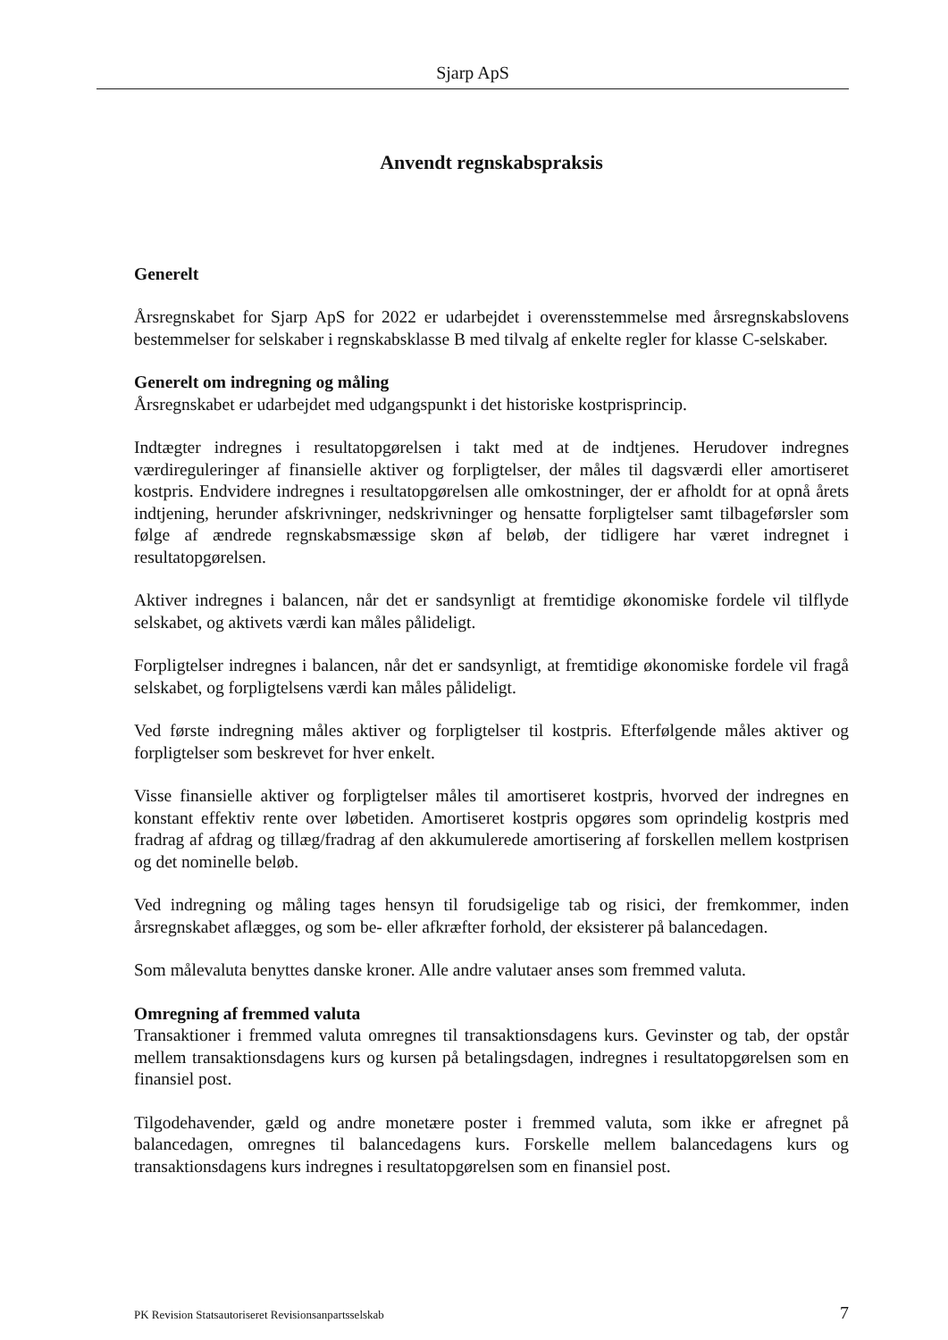Sjarp ApS
Anvendt regnskabspraksis
Generelt
Årsregnskabet for Sjarp ApS for 2022 er udarbejdet i overensstemmelse med årsregnskabslovens bestemmelser for selskaber i regnskabsklasse B med tilvalg af enkelte regler for klasse C-selskaber.
Generelt om indregning og måling
Årsregnskabet er udarbejdet med udgangspunkt i det historiske kostprisprincip.
Indtægter indregnes i resultatopgørelsen i takt med at de indtjenes. Herudover indregnes værdireguleringer af finansielle aktiver og forpligtelser, der måles til dagsværdi eller amortiseret kostpris. Endvidere indregnes i resultatopgørelsen alle omkostninger, der er afholdt for at opnå årets indtjening, herunder afskrivninger, nedskrivninger og hensatte forpligtelser samt tilbageførsler som følge af ændrede regnskabsmæssige skøn af beløb, der tidligere har været indregnet i resultatopgørelsen.
Aktiver indregnes i balancen, når det er sandsynligt at fremtidige økonomiske fordele vil tilflyde selskabet, og aktivets værdi kan måles pålideligt.
Forpligtelser indregnes i balancen, når det er sandsynligt, at fremtidige økonomiske fordele vil fragå selskabet, og forpligtelsens værdi kan måles pålideligt.
Ved første indregning måles aktiver og forpligtelser til kostpris. Efterfølgende måles aktiver og forpligtelser som beskrevet for hver enkelt.
Visse finansielle aktiver og forpligtelser måles til amortiseret kostpris, hvorved der indregnes en konstant effektiv rente over løbetiden. Amortiseret kostpris opgøres som oprindelig kostpris med fradrag af afdrag og tillæg/fradrag af den akkumulerede amortisering af forskellen mellem kostprisen og det nominelle beløb.
Ved indregning og måling tages hensyn til forudsigelige tab og risici, der fremkommer, inden årsregnskabet aflægges, og som be- eller afkræfter forhold, der eksisterer på balancedagen.
Som målevaluta benyttes danske kroner. Alle andre valutaer anses som fremmed valuta.
Omregning af fremmed valuta
Transaktioner i fremmed valuta omregnes til transaktionsdagens kurs. Gevinster og tab, der opstår mellem transaktionsdagens kurs og kursen på betalingsdagen, indregnes i resultatopgørelsen som en finansiel post.
Tilgodehavender, gæld og andre monetære poster i fremmed valuta, som ikke er afregnet på balancedagen, omregnes til balancedagens kurs. Forskelle mellem balancedagens kurs og transaktionsdagens kurs indregnes i resultatopgørelsen som en finansiel post.
PK Revision Statsautoriseret Revisionsanpartsselskab 7